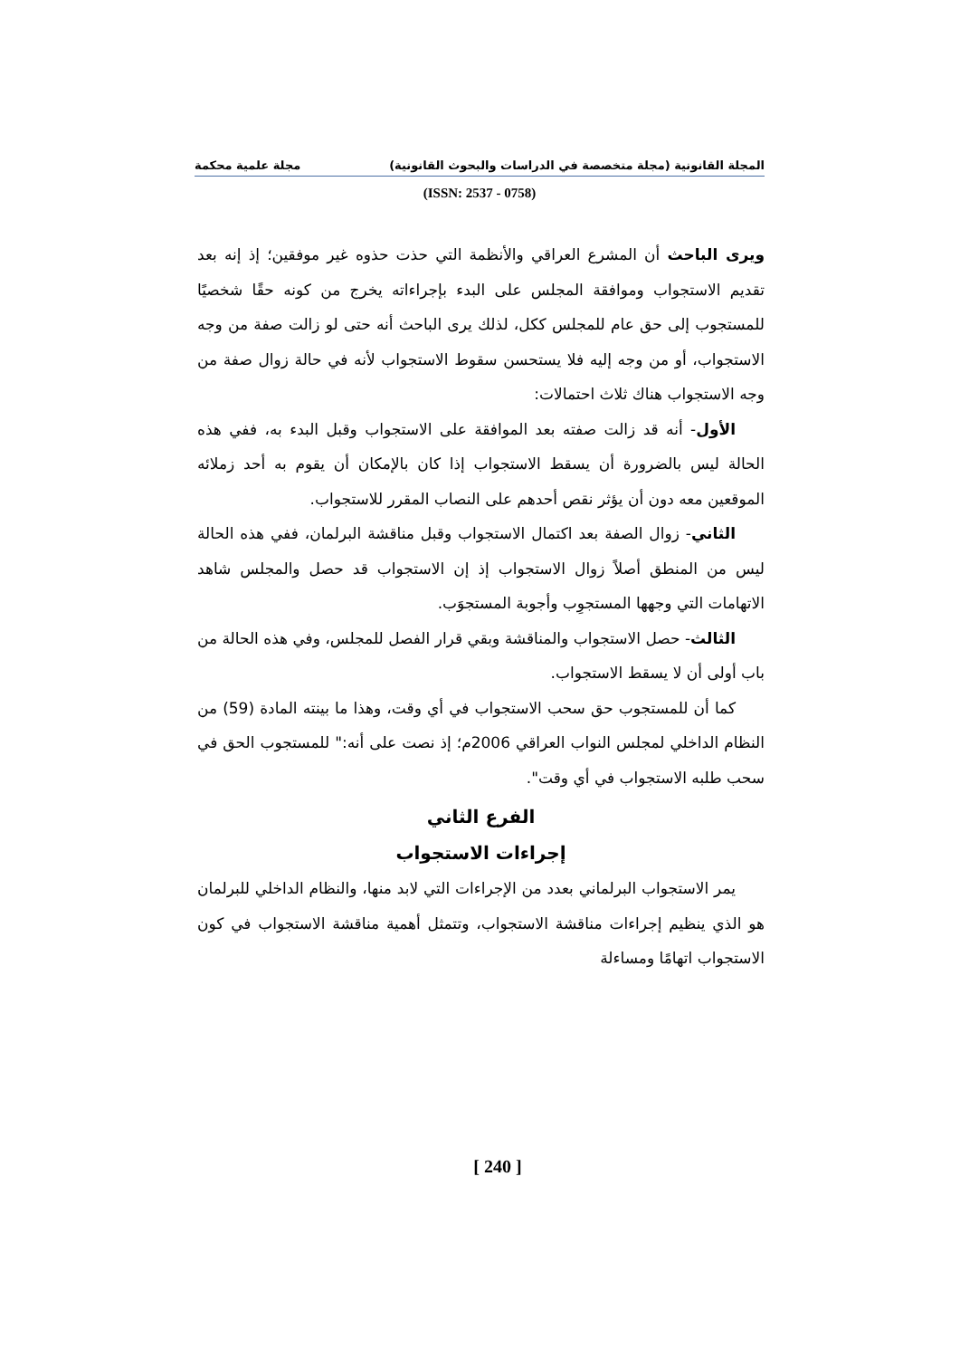المجلة القانونية (مجلة متخصصة في الدراسات والبحوث القانونية) مجلة علمية محكمة
(ISSN: 2537 - 0758)
ويرى الباحث أن المشرع العراقي والأنظمة التي حذت حذوه غير موفقين؛ إذ إنه بعد تقديم الاستجواب وموافقة المجلس على البدء بإجراءاته يخرج من كونه حقًا شخصيًا للمستجوب إلى حق عام للمجلس ككل، لذلك يرى الباحث أنه حتى لو زالت صفة من وجه الاستجواب، أو من وجه إليه فلا يستحسن سقوط الاستجواب لأنه في حالة زوال صفة من وجه الاستجواب هناك ثلاث احتمالات:
الأول- أنه قد زالت صفته بعد الموافقة على الاستجواب وقبل البدء به، ففي هذه الحالة ليس بالضرورة أن يسقط الاستجواب إذا كان بالإمكان أن يقوم به أحد زملائه الموقعين معه دون أن يؤثر نقص أحدهم على النصاب المقرر للاستجواب.
الثاني- زوال الصفة بعد اكتمال الاستجواب وقبل مناقشة البرلمان، ففي هذه الحالة ليس من المنطق أصلاً زوال الاستجواب إذ إن الاستجواب قد حصل والمجلس شاهد الاتهامات التي وجهها المستجوِب وأجوبة المستجوَب.
الثالث- حصل الاستجواب والمناقشة وبقي قرار الفصل للمجلس، وفي هذه الحالة من باب أولى أن لا يسقط الاستجواب.
كما أن للمستجوب حق سحب الاستجواب في أي وقت، وهذا ما بينته المادة (59) من النظام الداخلي لمجلس النواب العراقي 2006م؛ إذ نصت على أنه:" للمستجوب الحق في سحب طلبه الاستجواب في أي وقت".
الفرع الثاني
إجراءات الاستجواب
يمر الاستجواب البرلماني بعدد من الإجراءات التي لابد منها، والنظام الداخلي للبرلمان هو الذي ينظيم إجراءات مناقشة الاستجواب، وتتمثل أهمية مناقشة الاستجواب في كون الاستجواب اتهامًا ومساءلة
[ 240 ]